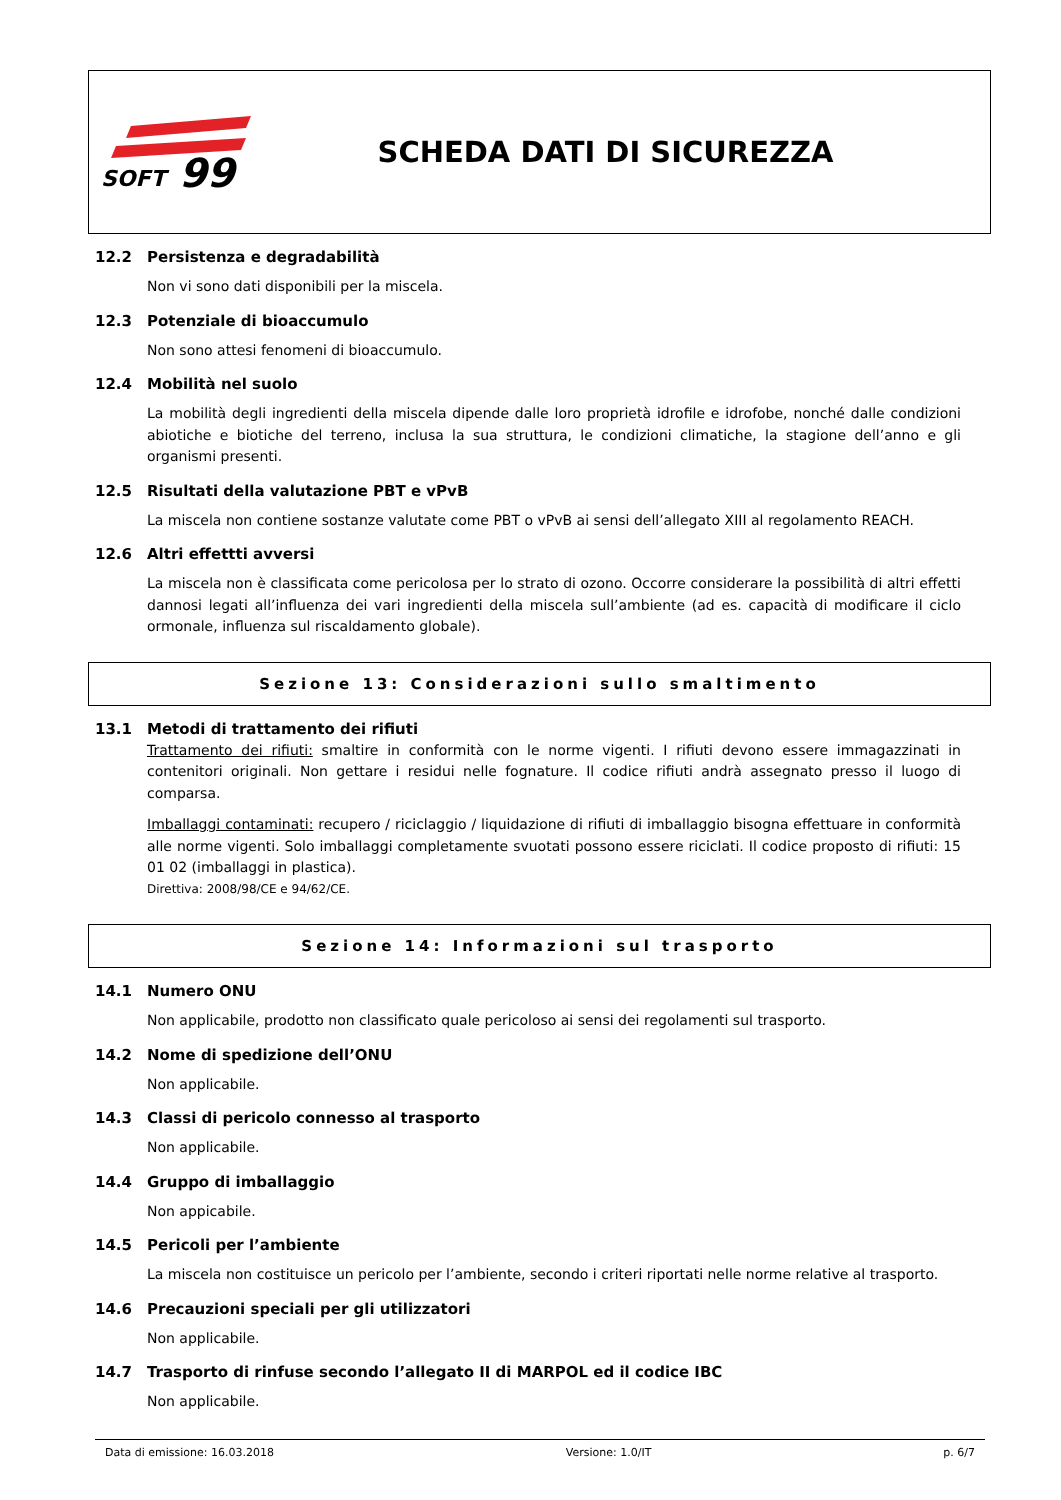SOFT
99
SCHEDA DATI DI SICUREZZA
12.2 Persistenza e degradabilità
Non vi sono dati disponibili per la miscela.
12.3 Potenziale di bioaccumulo
Non sono attesi fenomeni di bioaccumulo.
12.4 Mobilità nel suolo
La mobilità degli ingredienti della miscela dipende dalle loro proprietà idrofile e idrofobe, nonché dalle condizioni abiotiche e biotiche del terreno, inclusa la sua struttura, le condizioni climatiche, la stagione dell’anno e gli organismi presenti.
12.5 Risultati della valutazione PBT e vPvB
La miscela non contiene sostanze valutate come PBT o vPvB ai sensi dell’allegato XIII al regolamento REACH.
12.6 Altri effettti avversi
La miscela non è classificata come pericolosa per lo strato di ozono. Occorre considerare la possibilità di altri effetti dannosi legati all’influenza dei vari ingredienti della miscela sull’ambiente (ad es. capacità di modificare il ciclo ormonale, influenza sul riscaldamento globale).
Sezione 13: Considerazioni sullo smaltimento
13.1 Metodi di trattamento dei rifiuti
Trattamento dei rifiuti: smaltire in conformità con le norme vigenti. I rifiuti devono essere immagazzinati in contenitori originali. Non gettare i residui nelle fognature. Il codice rifiuti andrà assegnato presso il luogo di comparsa.
Imballaggi contaminati: recupero / riciclaggio / liquidazione di rifiuti di imballaggio bisogna effettuare in conformità alle norme vigenti. Solo imballaggi completamente svuotati possono essere riciclati. Il codice proposto di rifiuti: 15 01 02 (imballaggi in plastica).
Direttiva: 2008/98/CE e 94/62/CE.
Sezione 14: Informazioni sul trasporto
14.1 Numero ONU
Non applicabile, prodotto non classificato quale pericoloso ai sensi dei regolamenti sul trasporto.
14.2 Nome di spedizione dell’ONU
Non applicabile.
14.3 Classi di pericolo connesso al trasporto
Non applicabile.
14.4 Gruppo di imballaggio
Non appicabile.
14.5 Pericoli per l’ambiente
La miscela non costituisce un pericolo per l’ambiente, secondo i criteri riportati nelle norme relative al trasporto.
14.6 Precauzioni speciali per gli utilizzatori
Non applicabile.
14.7 Trasporto di rinfuse secondo l’allegato II di MARPOL ed il codice IBC
Non applicabile.
Data di emissione: 16.03.2018 Versione: 1.0/IT p. 6/7